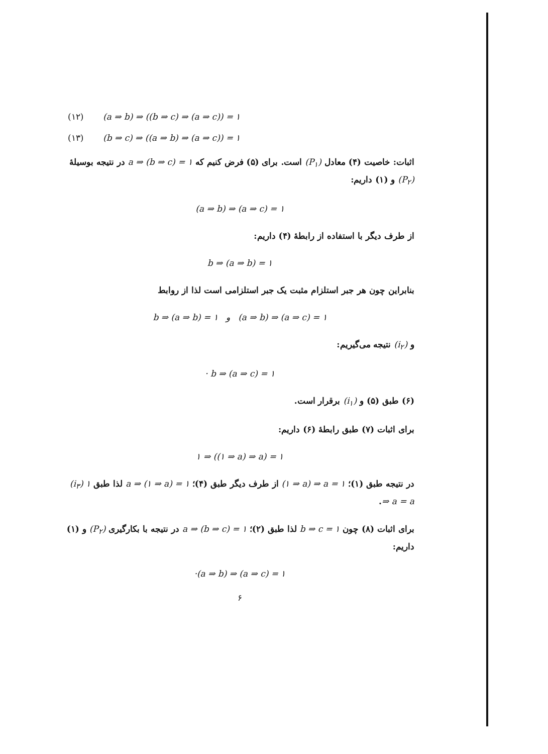(۱۲) (a ⇒ b) ⇒ ((b ⇒ c) ⇒ (a ⇒ c)) = ۱
(۱۳) (b ⇒ c) ⇒ ((a ⇒ b) ⇒ (a ⇒ c)) = ۱
اثبات: خاصیت (۴) معادل (P<sub>۱</sub>) است. برای (۵) فرض کنیم که a ⇒ (b ⇒ c) = ۱ در نتیجه بوسیلهٔ (P<sub>۲</sub>) و (۱) داریم:
(a ⇒ b) ⇒ (a ⇒ c) = ۱
از طرف دیگر با استفاده از رابطهٔ (۴) داریم:
b ⇒ (a ⇒ b) = ۱
بنابراین چون هر جبر استلزام مثبت یک جبر استلزامی است لذا از روابط
b ⇒ (a ⇒ b) = ۱ و (a ⇒ b) ⇒ (a ⇒ c) = ۱
و (i<sub>۲</sub>) نتیجه می‌گیریم:
· b ⇒ (a ⇒ c) = ۱
(۶) طبق (۵) و (i<sub>۱</sub>) برقرار است.
برای اثبات (۷) طبق رابطهٔ (۶) داریم:
۱ ⇒ ((۱ ⇒ a) ⇒ a) = ۱
در نتیجه طبق (۱)؛ (۱ ⇒ a) ⇒ a = ۱ از طرف دیگر طبق (۴)؛ a ⇒ (۱ ⇒ a) = ۱ لذا طبق (i<sub>۳</sub>) ۱ ⇒ a = a.
برای اثبات (۸) چون b ⇒ c = ۱ لذا طبق (۲)؛ a ⇒ (b ⇒ c) = ۱ در نتیجه با بکارگیری (P<sub>۲</sub>) و (۱) داریم:
·(a ⇒ b) ⇒ (a ⇒ c) = ۱
۶